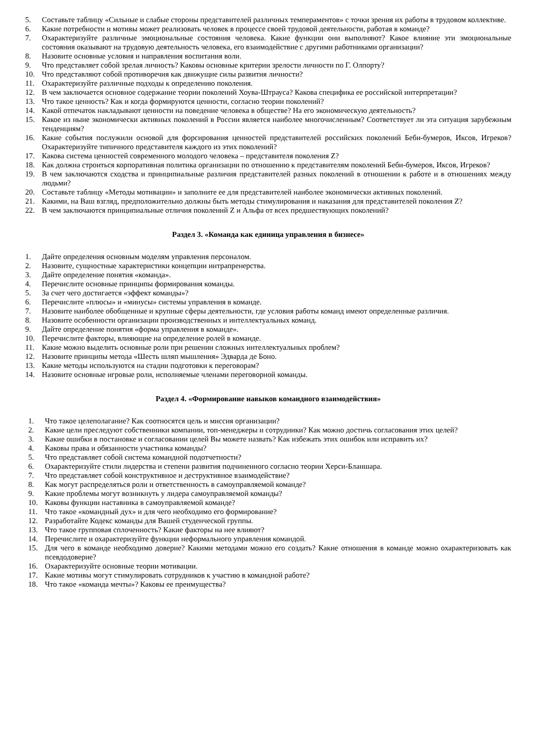5. Составьте таблицу «Сильные и слабые стороны представителей различных темпераментов» с точки зрения их работы в трудовом коллективе.
6. Какие потребности и мотивы может реализовать человек в процессе своей трудовой деятельности, работая в команде?
7. Охарактеризуйте различные эмоциональные состояния человека. Какие функции они выполняют? Какое влияние эти эмоциональные состояния оказывают на трудовую деятельность человека, его взаимодействие с другими работниками организации?
8. Назовите основные условия и направления воспитания воли.
9. Что представляет собой зрелая личность? Каковы основные критерии зрелости личности по Г. Олпорту?
10. Что представляют собой противоречия как движущие силы развития личности?
11. Охарактеризуйте различные подходы к определению поколения.
12. В чем заключается основное содержание теории поколений Хоува-Штрауса? Какова специфика ее российской интерпретации?
13. Что такое ценность? Как и когда формируются ценности, согласно теории поколений?
14. Какой отпечаток накладывают ценности на поведение человека в обществе? На его экономическую деятельность?
15. Какое из ныне экономически активных поколений в России является наиболее многочисленным? Соответствует ли эта ситуация зарубежным тенденциям?
16. Какие события послужили основой для форсирования ценностей представителей российских поколений Беби-бумеров, Иксов, Игреков? Охарактеризуйте типичного представителя каждого из этих поколений?
17. Какова система ценностей современного молодого человека – представителя поколения Z?
18. Как должна строиться корпоративная политика организации по отношению к представителям поколений Беби-бумеров, Иксов, Игреков?
19. В чем заключаются сходства и принципиальные различия представителей разных поколений в отношении к работе и в отношениях между людьми?
20. Составьте таблицу «Методы мотивации» и заполните ее для представителей наиболее экономически активных поколений.
21. Какими, на Ваш взгляд, предположительно должны быть методы стимулирования и наказания для представителей поколения Z?
22. В чем заключаются принципиальные отличия поколений Z и Альфа от всех предшествующих поколений?
Раздел 3. «Команда как единица управления в бизнесе»
1. Дайте определения основным моделям управления персоналом.
2. Назовите, сущностные характеристики концепции интрапренерства.
3. Дайте определение понятия «команда».
4. Перечислите основные принципы формирования команды.
5. За счет чего достигается «эффект команды»?
6. Перечислите «плюсы» и «минусы» системы управления в команде.
7. Назовите наиболее обобщенные и крупные сферы деятельности, где условия работы команд имеют определенные различия.
8. Назовите особенности организации производственных и интеллектуальных команд.
9. Дайте определение понятия «форма управления в команде».
10. Перечислите факторы, влияющие на определение ролей в команде.
11. Какие можно выделить основные роли при решении сложных интеллектуальных проблем?
12. Назовите принципы метода «Шесть шляп мышления» Эдварда де Боно.
13. Какие методы используются на стадии подготовки к переговорам?
14. Назовите основные игровые роли, исполняемые членами переговорной команды.
Раздел 4. «Формирование навыков командного взаимодействия»
1. Что такое целеполагание? Как соотносятся цель и миссия организации?
2. Какие цели преследуют собственники компании, топ-менеджеры и сотрудники? Как можно достичь согласования этих целей?
3. Какие ошибки в постановке и согласовании целей Вы можете назвать? Как избежать этих ошибок или исправить их?
4. Каковы права и обязанности участника команды?
5. Что представляет собой система командной подотчетности?
6. Охарактеризуйте стили лидерства и степени развития подчиненного согласно теории Херси-Бланшара.
7. Что представляет собой конструктивное и деструктивное взаимодействие?
8. Как могут распределяться роли и ответственность в самоуправляемой команде?
9. Какие проблемы могут возникнуть у лидера самоуправляемой команды?
10. Каковы функции наставника в самоуправляемой команде?
11. Что такое «командный дух» и для чего необходимо его формирование?
12. Разработайте Кодекс команды для Вашей студенческой группы.
13. Что такое групповая сплоченность? Какие факторы на нее влияют?
14. Перечислите и охарактеризуйте функции неформального управления командой.
15. Для чего в команде необходимо доверие? Какими методами можно его создать? Какие отношения в команде можно охарактеризовать как псевдодоверие?
16. Охарактеризуйте основные теории мотивации.
17. Какие мотивы могут стимулировать сотрудников к участию в командной работе?
18. Что такое «команда мечты»? Каковы ее преимущества?